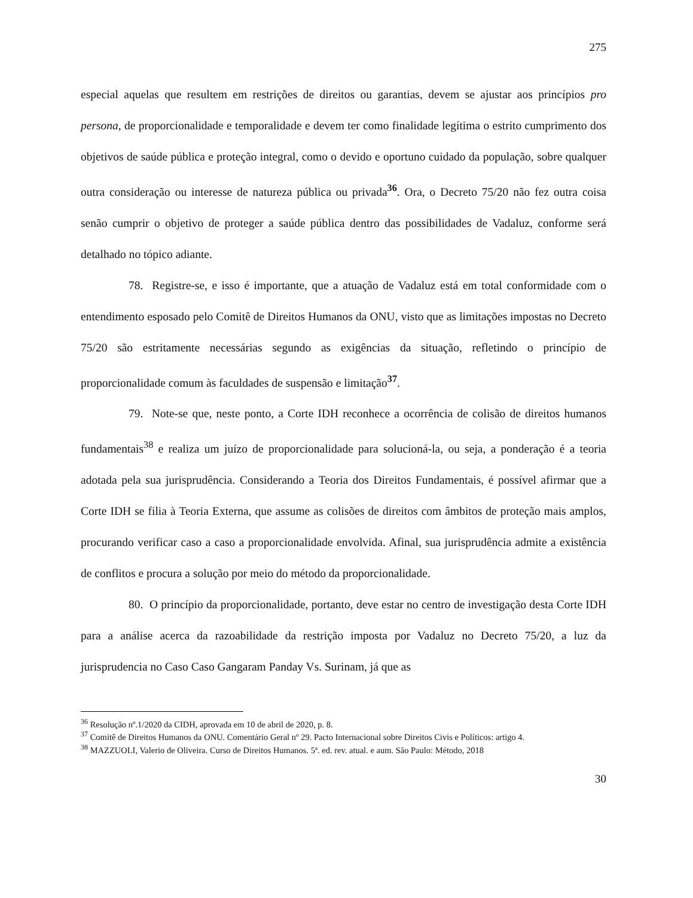275
especial aquelas que resultem em restrições de direitos ou garantias, devem se ajustar aos princípios pro persona, de proporcionalidade e temporalidade e devem ter como finalidade legítima o estrito cumprimento dos objetivos de saúde pública e proteção integral, como o devido e oportuno cuidado da população, sobre qualquer outra consideração ou interesse de natureza pública ou privada<sup>36</sup>. Ora, o Decreto 75/20 não fez outra coisa senão cumprir o objetivo de proteger a saúde pública dentro das possibilidades de Vadaluz, conforme será detalhado no tópico adiante.
78. Registre-se, e isso é importante, que a atuação de Vadaluz está em total conformidade com o entendimento esposado pelo Comitê de Direitos Humanos da ONU, visto que as limitações impostas no Decreto 75/20 são estritamente necessárias segundo as exigências da situação, refletindo o princípio de proporcionalidade comum às faculdades de suspensão e limitação<sup>37</sup>.
79. Note-se que, neste ponto, a Corte IDH reconhece a ocorrência de colisão de direitos humanos fundamentais<sup>38</sup> e realiza um juízo de proporcionalidade para solucioná-la, ou seja, a ponderação é a teoria adotada pela sua jurisprudência. Considerando a Teoria dos Direitos Fundamentais, é possível afirmar que a Corte IDH se filia à Teoria Externa, que assume as colisões de direitos com âmbitos de proteção mais amplos, procurando verificar caso a caso a proporcionalidade envolvida. Afinal, sua jurisprudência admite a existência de conflitos e procura a solução por meio do método da proporcionalidade.
80. O princípio da proporcionalidade, portanto, deve estar no centro de investigação desta Corte IDH para a análise acerca da razoabilidade da restrição imposta por Vadaluz no Decreto 75/20, a luz da jurisprudencia no Caso Caso Gangaram Panday Vs. Surinam, já que as
<sup>36</sup> Resolução nº.1/2020 da CIDH, aprovada em 10 de abril de 2020, p. 8.
<sup>37</sup> Comitê de Direitos Humanos da ONU. Comentário Geral nº 29. Pacto Internacional sobre Direitos Civis e Políticos: artigo 4.
<sup>38</sup> MAZZUOLI, Valerio de Oliveira. Curso de Direitos Humanos. 5ª. ed. rev. atual. e aum. São Paulo: Método, 2018
30